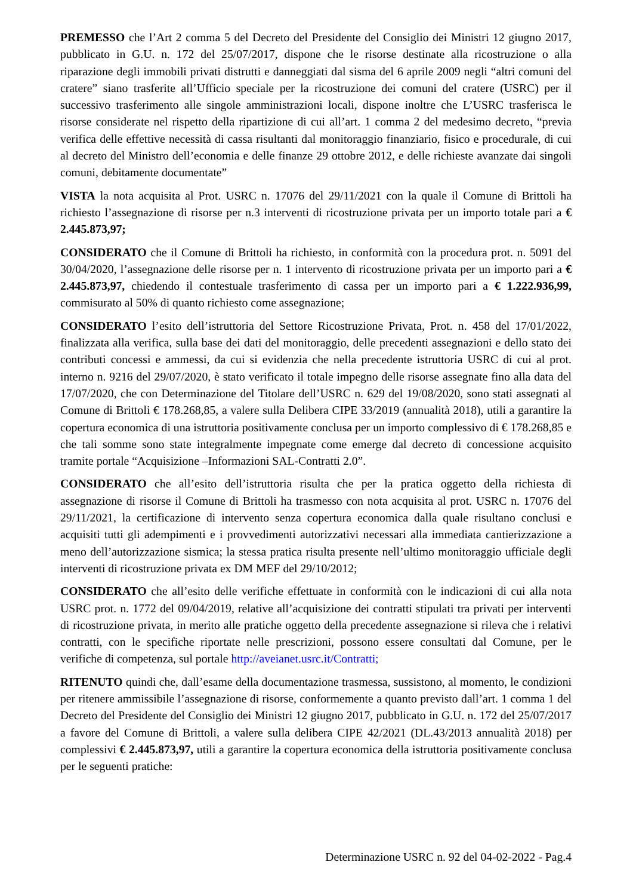PREMESSO che l’Art 2 comma 5 del Decreto del Presidente del Consiglio dei Ministri 12 giugno 2017, pubblicato in G.U. n. 172 del 25/07/2017, dispone che le risorse destinate alla ricostruzione o alla riparazione degli immobili privati distrutti e danneggiati dal sisma del 6 aprile 2009 negli “altri comuni del cratere” siano trasferite all’Ufficio speciale per la ricostruzione dei comuni del cratere (USRC) per il successivo trasferimento alle singole amministrazioni locali, dispone inoltre che L’USRC trasferisca le risorse considerate nel rispetto della ripartizione di cui all’art. 1 comma 2 del medesimo decreto, “previa verifica delle effettive necessità di cassa risultanti dal monitoraggio finanziario, fisico e procedurale, di cui al decreto del Ministro dell’economia e delle finanze 29 ottobre 2012, e delle richieste avanzate dai singoli comuni, debitamente documentate”
VISTA la nota acquisita al Prot. USRC n. 17076 del 29/11/2021 con la quale il Comune di Brittoli ha richiesto l’assegnazione di risorse per n.3 interventi di ricostruzione privata per un importo totale pari a € 2.445.873,97;
CONSIDERATO che il Comune di Brittoli ha richiesto, in conformità con la procedura prot. n. 5091 del 30/04/2020, l’assegnazione delle risorse per n. 1 intervento di ricostruzione privata per un importo pari a € 2.445.873,97, chiedendo il contestuale trasferimento di cassa per un importo pari a € 1.222.936,99, commisurato al 50% di quanto richiesto come assegnazione;
CONSIDERATO l’esito dell’istruttoria del Settore Ricostruzione Privata, Prot. n. 458 del 17/01/2022, finalizzata alla verifica, sulla base dei dati del monitoraggio, delle precedenti assegnazioni e dello stato dei contributi concessi e ammessi, da cui si evidenzia che nella precedente istruttoria USRC di cui al prot. interno n. 9216 del 29/07/2020, è stato verificato il totale impegno delle risorse assegnate fino alla data del 17/07/2020, che con Determinazione del Titolare dell’USRC n. 629 del 19/08/2020, sono stati assegnati al Comune di Brittoli € 178.268,85, a valere sulla Delibera CIPE 33/2019 (annualità 2018), utili a garantire la copertura economica di una istruttoria positivamente conclusa per un importo complessivo di € 178.268,85 e che tali somme sono state integralmente impegnate come emerge dal decreto di concessione acquisito tramite portale “Acquisizione –Informazioni SAL-Contratti 2.0”.
CONSIDERATO che all’esito dell’istruttoria risulta che per la pratica oggetto della richiesta di assegnazione di risorse il Comune di Brittoli ha trasmesso con nota acquisita al prot. USRC n. 17076 del 29/11/2021, la certificazione di intervento senza copertura economica dalla quale risultano conclusi e acquisiti tutti gli adempimenti e i provvedimenti autorizzativi necessari alla immediata cantierizzazione a meno dell’autorizzazione sismica; la stessa pratica risulta presente nell’ultimo monitoraggio ufficiale degli interventi di ricostruzione privata ex DM MEF del 29/10/2012;
CONSIDERATO che all’esito delle verifiche effettuate in conformità con le indicazioni di cui alla nota USRC prot. n. 1772 del 09/04/2019, relative all’acquisizione dei contratti stipulati tra privati per interventi di ricostruzione privata, in merito alle pratiche oggetto della precedente assegnazione si rileva che i relativi contratti, con le specifiche riportate nelle prescrizioni, possono essere consultati dal Comune, per le verifiche di competenza, sul portale http://aveianet.usrc.it/Contratti;
RITENUTO quindi che, dall’esame della documentazione trasmessa, sussistono, al momento, le condizioni per ritenere ammissibile l’assegnazione di risorse, conformemente a quanto previsto dall’art. 1 comma 1 del Decreto del Presidente del Consiglio dei Ministri 12 giugno 2017, pubblicato in G.U. n. 172 del 25/07/2017 a favore del Comune di Brittoli, a valere sulla delibera CIPE 42/2021 (DL.43/2013 annualità 2018) per complessivi € 2.445.873,97, utili a garantire la copertura economica della istruttoria positivamente conclusa per le seguenti pratiche:
Determinazione USRC n. 92 del 04-02-2022 - Pag.4